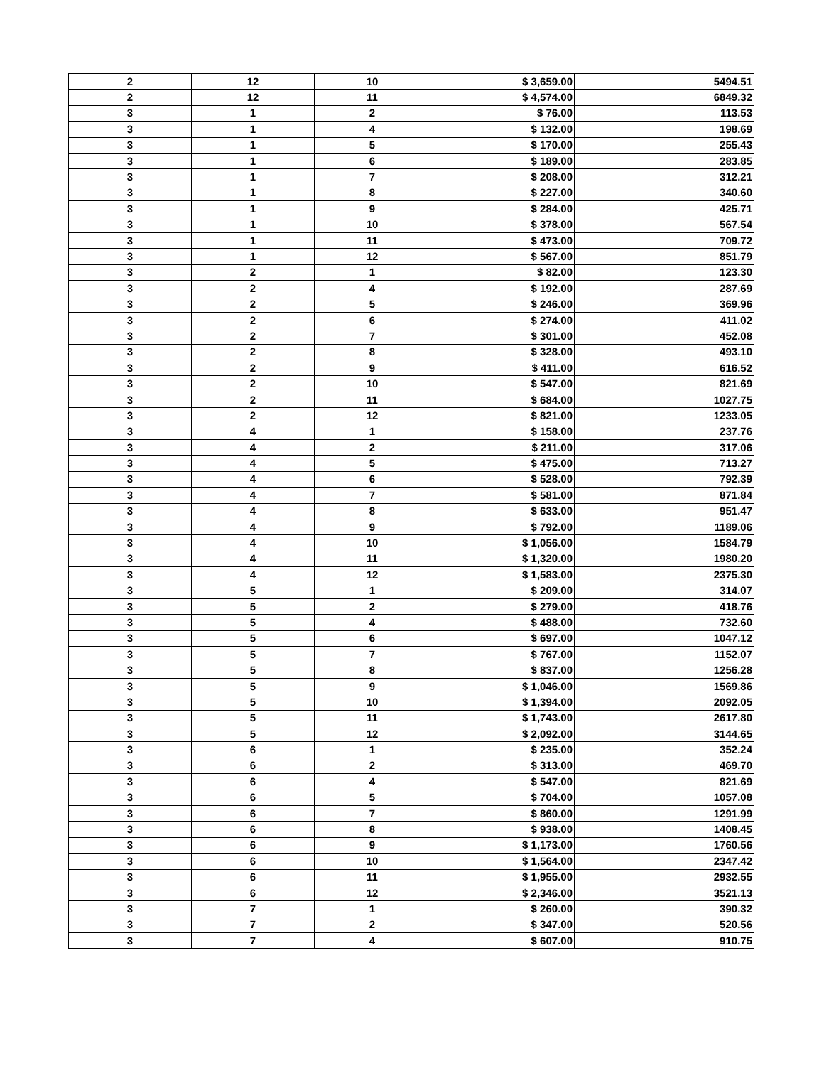| 2 | 12 | 10 | $ 3,659.00 | 5494.51 |
| 2 | 12 | 11 | $ 4,574.00 | 6849.32 |
| 3 | 1 | 2 | $ 76.00 | 113.53 |
| 3 | 1 | 4 | $ 132.00 | 198.69 |
| 3 | 1 | 5 | $ 170.00 | 255.43 |
| 3 | 1 | 6 | $ 189.00 | 283.85 |
| 3 | 1 | 7 | $ 208.00 | 312.21 |
| 3 | 1 | 8 | $ 227.00 | 340.60 |
| 3 | 1 | 9 | $ 284.00 | 425.71 |
| 3 | 1 | 10 | $ 378.00 | 567.54 |
| 3 | 1 | 11 | $ 473.00 | 709.72 |
| 3 | 1 | 12 | $ 567.00 | 851.79 |
| 3 | 2 | 1 | $ 82.00 | 123.30 |
| 3 | 2 | 4 | $ 192.00 | 287.69 |
| 3 | 2 | 5 | $ 246.00 | 369.96 |
| 3 | 2 | 6 | $ 274.00 | 411.02 |
| 3 | 2 | 7 | $ 301.00 | 452.08 |
| 3 | 2 | 8 | $ 328.00 | 493.10 |
| 3 | 2 | 9 | $ 411.00 | 616.52 |
| 3 | 2 | 10 | $ 547.00 | 821.69 |
| 3 | 2 | 11 | $ 684.00 | 1027.75 |
| 3 | 2 | 12 | $ 821.00 | 1233.05 |
| 3 | 4 | 1 | $ 158.00 | 237.76 |
| 3 | 4 | 2 | $ 211.00 | 317.06 |
| 3 | 4 | 5 | $ 475.00 | 713.27 |
| 3 | 4 | 6 | $ 528.00 | 792.39 |
| 3 | 4 | 7 | $ 581.00 | 871.84 |
| 3 | 4 | 8 | $ 633.00 | 951.47 |
| 3 | 4 | 9 | $ 792.00 | 1189.06 |
| 3 | 4 | 10 | $ 1,056.00 | 1584.79 |
| 3 | 4 | 11 | $ 1,320.00 | 1980.20 |
| 3 | 4 | 12 | $ 1,583.00 | 2375.30 |
| 3 | 5 | 1 | $ 209.00 | 314.07 |
| 3 | 5 | 2 | $ 279.00 | 418.76 |
| 3 | 5 | 4 | $ 488.00 | 732.60 |
| 3 | 5 | 6 | $ 697.00 | 1047.12 |
| 3 | 5 | 7 | $ 767.00 | 1152.07 |
| 3 | 5 | 8 | $ 837.00 | 1256.28 |
| 3 | 5 | 9 | $ 1,046.00 | 1569.86 |
| 3 | 5 | 10 | $ 1,394.00 | 2092.05 |
| 3 | 5 | 11 | $ 1,743.00 | 2617.80 |
| 3 | 5 | 12 | $ 2,092.00 | 3144.65 |
| 3 | 6 | 1 | $ 235.00 | 352.24 |
| 3 | 6 | 2 | $ 313.00 | 469.70 |
| 3 | 6 | 4 | $ 547.00 | 821.69 |
| 3 | 6 | 5 | $ 704.00 | 1057.08 |
| 3 | 6 | 7 | $ 860.00 | 1291.99 |
| 3 | 6 | 8 | $ 938.00 | 1408.45 |
| 3 | 6 | 9 | $ 1,173.00 | 1760.56 |
| 3 | 6 | 10 | $ 1,564.00 | 2347.42 |
| 3 | 6 | 11 | $ 1,955.00 | 2932.55 |
| 3 | 6 | 12 | $ 2,346.00 | 3521.13 |
| 3 | 7 | 1 | $ 260.00 | 390.32 |
| 3 | 7 | 2 | $ 347.00 | 520.56 |
| 3 | 7 | 4 | $ 607.00 | 910.75 |